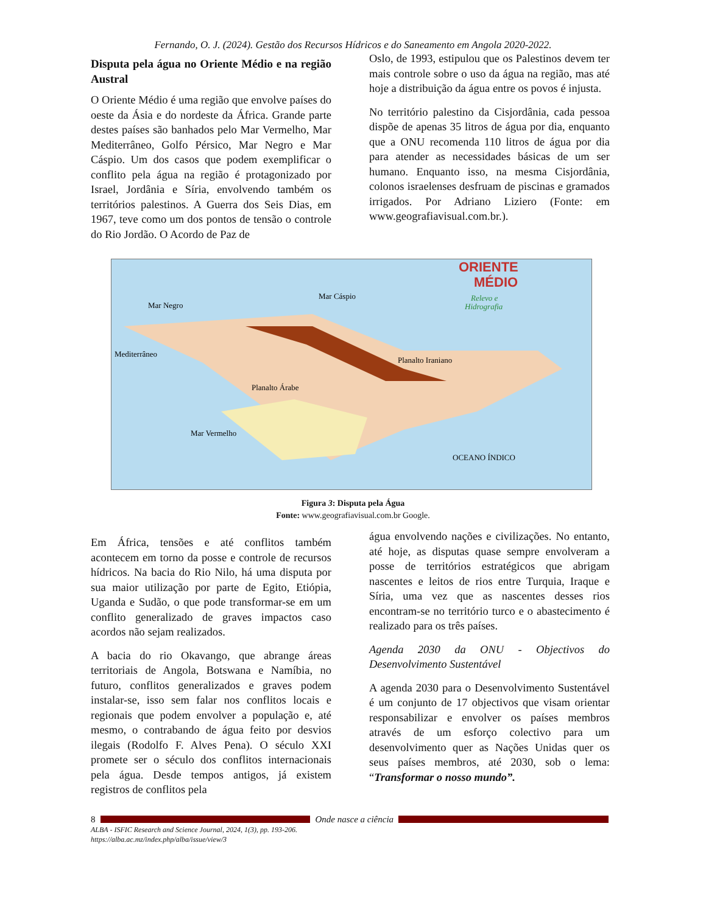Fernando, O. J. (2024). Gestão dos Recursos Hídricos e do Saneamento em Angola 2020-2022.
Disputa pela água no Oriente Médio e na região Austral
O Oriente Médio é uma região que envolve países do oeste da Ásia e do nordeste da África. Grande parte destes países são banhados pelo Mar Vermelho, Mar Mediterrâneo, Golfo Pérsico, Mar Negro e Mar Cáspio. Um dos casos que podem exemplificar o conflito pela água na região é protagonizado por Israel, Jordânia e Síria, envolvendo também os territórios palestinos. A Guerra dos Seis Dias, em 1967, teve como um dos pontos de tensão o controle do Rio Jordão. O Acordo de Paz de
Oslo, de 1993, estipulou que os Palestinos devem ter mais controle sobre o uso da água na região, mas até hoje a distribuição da água entre os povos é injusta.
No território palestino da Cisjordânia, cada pessoa dispõe de apenas 35 litros de água por dia, enquanto que a ONU recomenda 110 litros de água por dia para atender as necessidades básicas de um ser humano. Enquanto isso, na mesma Cisjordânia, colonos israelenses desfruam de piscinas e gramados irrigados. Por Adriano Liziero (Fonte: em www.geografiavisual.com.br.).
ORIENTE
MÉDIO
Relevo e
Hidrografia
Mar Negro
Mar Cáspio
Mediterrâneo
Planalto Árabe
Planalto Iraniano
OCEANO ÍNDICO
Mar Vermelho
Figura 3: Disputa pela Água
Fonte: www.geografiavisual.com.br Google.
Em África, tensões e até conflitos também acontecem em torno da posse e controle de recursos hídricos. Na bacia do Rio Nilo, há uma disputa por sua maior utilização por parte de Egito, Etiópia, Uganda e Sudão, o que pode transformar-se em um conflito generalizado de graves impactos caso acordos não sejam realizados.
A bacia do rio Okavango, que abrange áreas territoriais de Angola, Botswana e Namíbia, no futuro, conflitos generalizados e graves podem instalar-se, isso sem falar nos conflitos locais e regionais que podem envolver a população e, até mesmo, o contrabando de água feito por desvios ilegais (Rodolfo F. Alves Pena). O século XXI promete ser o século dos conflitos internacionais pela água. Desde tempos antigos, já existem registros de conflitos pela
água envolvendo nações e civilizações. No entanto, até hoje, as disputas quase sempre envolveram a posse de territórios estratégicos que abrigam nascentes e leitos de rios entre Turquia, Iraque e Síria, uma vez que as nascentes desses rios encontram-se no território turco e o abastecimento é realizado para os três países.
Agenda 2030 da ONU - Objectivos do Desenvolvimento Sustentável
A agenda 2030 para o Desenvolvimento Sustentável é um conjunto de 17 objectivos que visam orientar responsabilizar e envolver os países membros através de um esforço colectivo para um desenvolvimento quer as Nações Unidas quer os seus países membros, até 2030, sob o lema: “Transformar o nosso mundo”.
8 Onde nasce a ciência
ALBA - ISFIC Research and Science Journal, 2024, 1(3), pp. 193-206.
https://alba.ac.mz/index.php/alba/issue/view/3